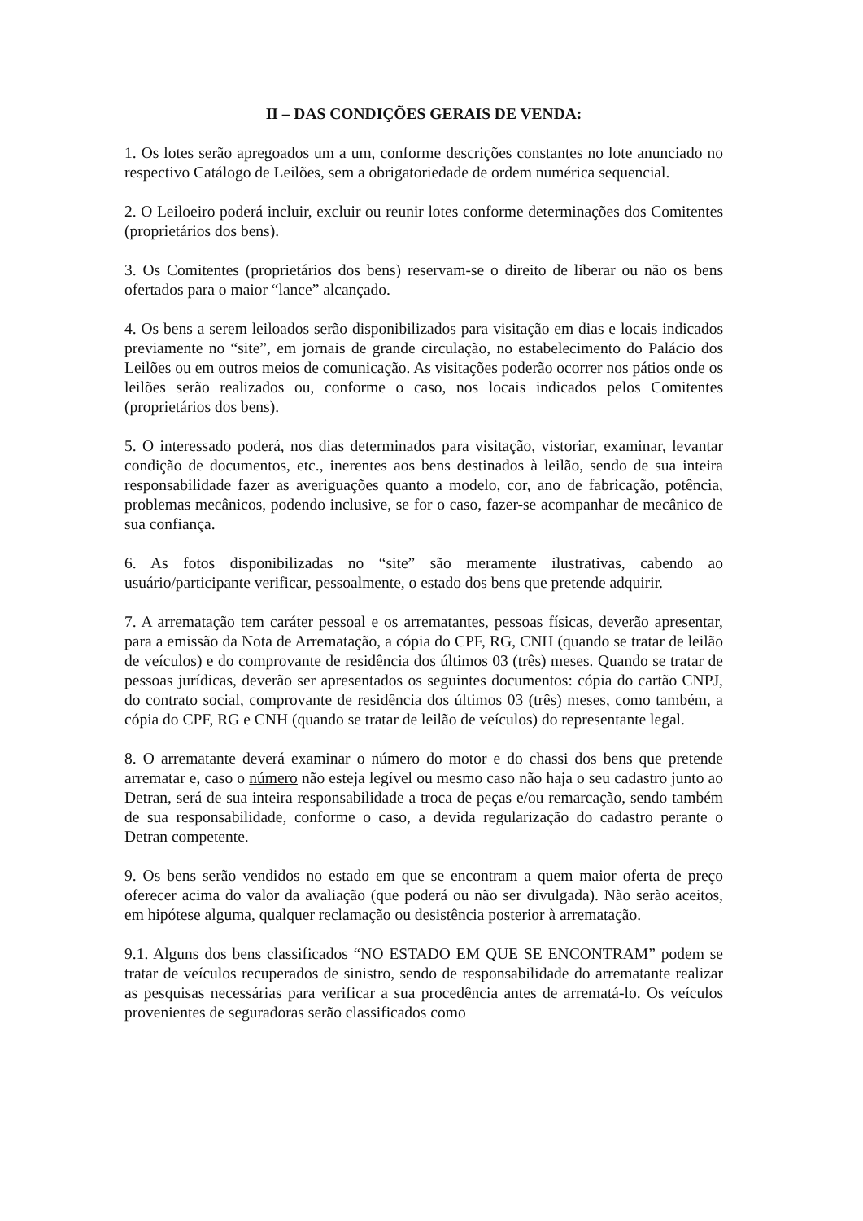II – DAS CONDIÇÕES GERAIS DE VENDA:
1. Os lotes serão apregoados um a um, conforme descrições constantes no lote anunciado no respectivo Catálogo de Leilões, sem a obrigatoriedade de ordem numérica sequencial.
2. O Leiloeiro poderá incluir, excluir ou reunir lotes conforme determinações dos Comitentes (proprietários dos bens).
3. Os Comitentes (proprietários dos bens) reservam-se o direito de liberar ou não os bens ofertados para o maior “lance” alcançado.
4. Os bens a serem leiloados serão disponibilizados para visitação em dias e locais indicados previamente no “site”, em jornais de grande circulação, no estabelecimento do Palácio dos Leilões ou em outros meios de comunicação. As visitações poderão ocorrer nos pátios onde os leilões serão realizados ou, conforme o caso, nos locais indicados pelos Comitentes (proprietários dos bens).
5. O interessado poderá, nos dias determinados para visitação, vistoriar, examinar, levantar condição de documentos, etc., inerentes aos bens destinados à leilão, sendo de sua inteira responsabilidade fazer as averiguações quanto a modelo, cor, ano de fabricação, potência, problemas mecânicos, podendo inclusive, se for o caso, fazer-se acompanhar de mecânico de sua confiança.
6. As fotos disponibilizadas no “site” são meramente ilustrativas, cabendo ao usuário/participante verificar, pessoalmente, o estado dos bens que pretende adquirir.
7. A arrematação tem caráter pessoal e os arrematantes, pessoas físicas, deverão apresentar, para a emissão da Nota de Arrematação, a cópia do CPF, RG, CNH (quando se tratar de leilão de veículos) e do comprovante de residência dos últimos 03 (três) meses. Quando se tratar de pessoas jurídicas, deverão ser apresentados os seguintes documentos: cópia do cartão CNPJ, do contrato social, comprovante de residência dos últimos 03 (três) meses, como também, a cópia do CPF, RG e CNH (quando se tratar de leilão de veículos) do representante legal.
8. O arrematante deverá examinar o número do motor e do chassi dos bens que pretende arrematar e, caso o número não esteja legível ou mesmo caso não haja o seu cadastro junto ao Detran, será de sua inteira responsabilidade a troca de peças e/ou remarcação, sendo também de sua responsabilidade, conforme o caso, a devida regularização do cadastro perante o Detran competente.
9. Os bens serão vendidos no estado em que se encontram a quem maior oferta de preço oferecer acima do valor da avaliação (que poderá ou não ser divulgada). Não serão aceitos, em hipótese alguma, qualquer reclamação ou desistência posterior à arrematação.
9.1. Alguns dos bens classificados “NO ESTADO EM QUE SE ENCONTRAM” podem se tratar de veículos recuperados de sinistro, sendo de responsabilidade do arrematante realizar as pesquisas necessárias para verificar a sua procedência antes de arrematá-lo. Os veículos provenientes de seguradoras serão classificados como